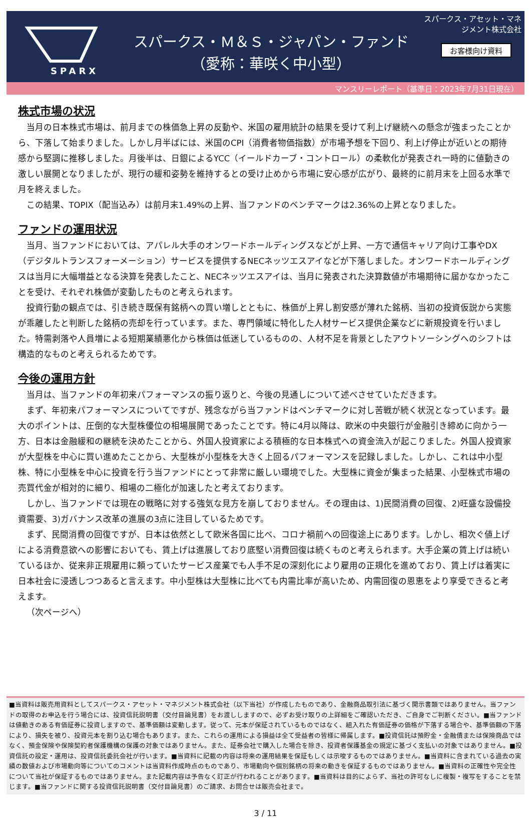SPARX
スパークス・Ｍ＆Ｓ・ジャパン・ファンド
（愛称：華咲く中小型）
スパークス・アセット・マネジメント株式会社
お客様向け資料
マンスリーレポート（基準日：2023年7月31日現在）
株式市場の状況
当月の日本株式市場は、前月までの株価急上昇の反動や、米国の雇用統計の結果を受けて利上げ継続への懸念が強まったことから、下落して始まりました。しかし月半ばには、米国のCPI（消費者物価指数）が市場予想を下回り、利上げ停止が近いとの期待感から堅調に推移しました。月後半は、日銀によるYCC（イールドカーブ・コントロール）の柔軟化が発表され一時的に値動きの激しい展開となりましたが、現行の緩和姿勢を維持するとの受け止めから市場に安心感が広がり、最終的に前月末を上回る水準で月を終えました。
この結果、TOPIX（配当込み）は前月末1.49%の上昇、当ファンドのベンチマークは2.36%の上昇となりました。
ファンドの運用状況
当月、当ファンドにおいては、アパレル大手のオンワードホールディングスなどが上昇、一方で通信キャリア向け工事やDX（デジタルトランスフォーメーション）サービスを提供するNECネッツエスアイなどが下落しました。オンワードホールディングスは当月に大幅増益となる決算を発表したこと、NECネッツエスアイは、当月に発表された決算数値が市場期待に届かなかったことを受け、それぞれ株価が変動したものと考えられます。
投資行動の観点では、引き続き既保有銘柄への買い増しとともに、株価が上昇し割安感が薄れた銘柄、当初の投資仮説から実態が乖離したと判断した銘柄の売却を行っています。また、専門領域に特化した人材サービス提供企業などに新規投資を行いました。特需剥落や人員増による短期業績悪化から株価は低迷しているものの、人材不足を背景としたアウトソーシングへのシフトは構造的なものと考えられるためです。
今後の運用方針
当月は、当ファンドの年初来パフォーマンスの振り返りと、今後の見通しについて述べさせていただきます。
まず、年初来パフォーマンスについてですが、残念ながら当ファンドはベンチマークに対し苦戦が続く状況となっています。最大のポイントは、圧倒的な大型株優位の相場展開であったことです。特に4月以降は、欧米の中央銀行が金融引き締めに向かう一方、日本は金融緩和の継続を決めたことから、外国人投資家による積極的な日本株式への資金流入が起こりました。外国人投資家が大型株を中心に買い進めたことから、大型株が小型株を大きく上回るパフォーマンスを記録しました。しかし、これは中小型株、特に小型株を中心に投資を行う当ファンドにとって非常に厳しい環境でした。大型株に資金が集まった結果、小型株式市場の売買代金が相対的に細り、相場の二極化が加速したと考えております。
しかし、当ファンドでは現在の戦略に対する強気な見方を崩しておりません。その理由は、1)民間消費の回復、2)旺盛な設備投資需要、3)ガバナンス改革の進展の3点に注目しているためです。
まず、民間消費の回復ですが、日本は依然として欧米各国に比べ、コロナ禍前への回復途上にあります。しかし、相次ぐ値上げによる消費意欲への影響においても、賃上げは進展しており底堅い消費回復は続くものと考えられます。大手企業の賃上げは続いているほか、従来非正規雇用に頼っていたサービス産業でも人手不足の深刻化により雇用の正規化を進めており、賃上げは着実に日本社会に浸透しつつあると言えます。中小型株は大型株に比べても内需比率が高いため、内需回復の恩恵をより享受できると考えます。
（次ページへ）
■当資料は販売用資料としてスパークス・アセット・マネジメント株式会社（以下当社）が作成したものであり、金融商品取引法に基づく開示書類ではありません。当ファンドの取得のお申込を行う場合には、投資信託説明書（交付目論見書）をお渡ししますので、必ずお受け取りの上詳細をご確認いただき、ご自身でご判断ください。■当ファンドは値動きのある有価証券に投資しますので、基準価額は変動します。従って、元本が保証されているものではなく、組入れた有価証券の価格が下落する場合や、基準価額の下落により、損失を被り、投資元本を割り込む場合もあります。また、これらの運用による損益は全て受益者の皆様に帰属します。■投資信託は預貯金・金融債または保険商品ではなく、預金保険や保険契約者保護機構の保護の対象ではありません。また、証券会社で購入した場合を除き、投資者保護基金の規定に基づく支払いの対象ではありません。■投資信託の設定・運用は、投資信託委託会社が行います。■当資料に記載の内容は将来の運用結果を保証もしくは示唆するものではありません。■当資料に含まれている過去の実績の数値および市場動向等についてのコメントは当資料作成時点のものであり、市場動向や個別銘柄の将来の動きを保証するものではありません。■当資料の正確性や完全性について当社が保証するものではありません。また記載内容は予告なく訂正が行われることがあります。■当資料は目的によらず、当社の許可なしに複製・複写をすることを禁じます。■当ファンドに関する投資信託説明書（交付目論見書）のご請求、お問合せは販売会社まで。
3 / 11